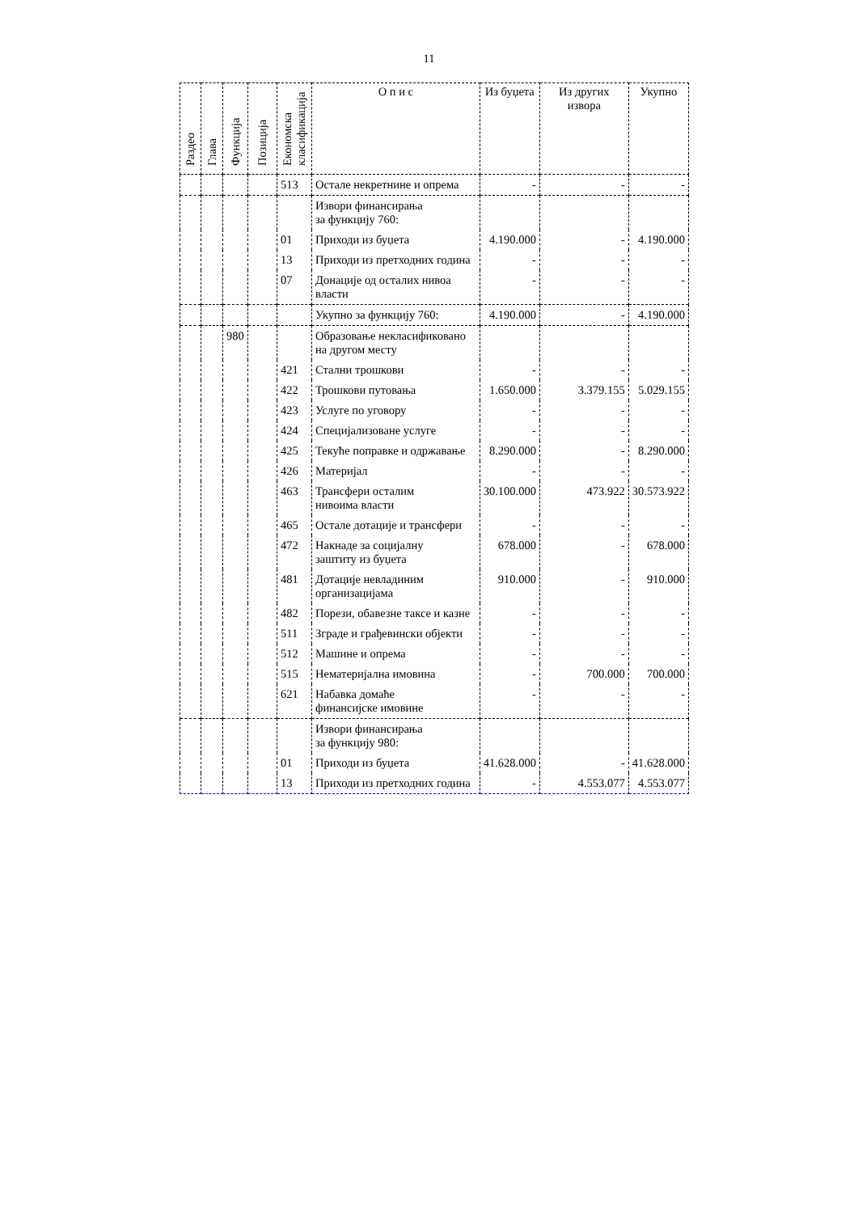11
| Раздео | Глава | Функција | Позиција | Економска класификација | О п и с | Из буџета | Из других извора | Укупно |
| --- | --- | --- | --- | --- | --- | --- | --- | --- |
| | | | | 513 | Остале некретнине и опрема | - | - | - |
| | | | | | Извори финансирања за функцију 760: | | | |
| | | | | 01 | Приходи из буџета | 4.190.000 | - | 4.190.000 |
| | | | | 13 | Приходи из претходних година | - | - | - |
| | | | | 07 | Донације од осталих нивоа власти | - | - | - |
| | | | | | Укупно за функцију 760: | 4.190.000 | - | 4.190.000 |
| | | 980 | | | Образовање некласификовано на другом месту | | | |
| | | | | 421 | Стални трошкови | - | - | - |
| | | | | 422 | Трошкови путовања | 1.650.000 | 3.379.155 | 5.029.155 |
| | | | | 423 | Услуге по уговору | - | - | - |
| | | | | 424 | Специјализоване услуге | - | - | - |
| | | | | 425 | Текуће поправке и одржавање | 8.290.000 | - | 8.290.000 |
| | | | | 426 | Материјал | - | - | - |
| | | | | 463 | Трансфери осталим нивоима власти | 30.100.000 | 473.922 | 30.573.922 |
| | | | | 465 | Остале дотације и трансфери | - | - | - |
| | | | | 472 | Накнаде за социјалну заштиту из буџета | 678.000 | - | 678.000 |
| | | | | 481 | Дотације невладиним организацијама | 910.000 | - | 910.000 |
| | | | | 482 | Порези, обавезне таксе и казне | - | - | - |
| | | | | 511 | Зграде и грађевински објекти | - | - | - |
| | | | | 512 | Машине и опрема | - | - | - |
| | | | | 515 | Нематеријална имовина | - | 700.000 | 700.000 |
| | | | | 621 | Набавка домаће финансијске имовине | - | - | - |
| | | | | | Извори финансирања за функцију 980: | | | |
| | | | | 01 | Приходи из буџета | 41.628.000 | - | 41.628.000 |
| | | | | 13 | Приходи из претходних година | - | 4.553.077 | 4.553.077 |